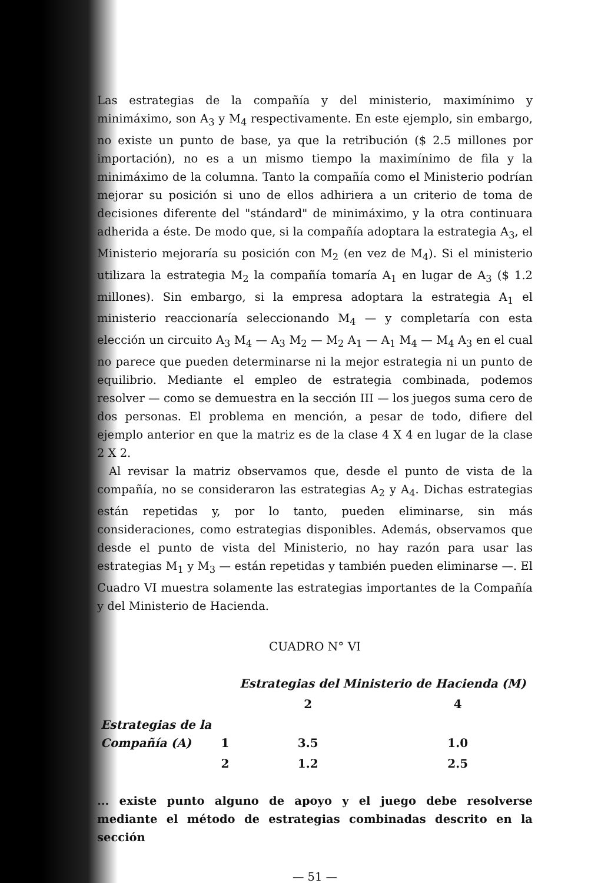Las estrategias de la compañía y del ministerio, maximínimo y minimáximo, son A<sub>3</sub> y M<sub>4</sub> respectivamente. En este ejemplo, sin embargo, no existe un punto de base, ya que la retribución ($ 2.5 millones por importación), no es a un mismo tiempo la maximínimo de fila y la minimáximo de la columna. Tanto la compañía como el Ministerio podrían mejorar su posición si uno de ellos adhiriera a un criterio de toma de decisiones diferente del "stándard" de minimáximo, y la otra continuara adherida a éste. De modo que, si la compañía adoptara la estrategia A<sub>3</sub>, el Ministerio mejoraría su posición con M<sub>2</sub> (en vez de M<sub>4</sub>). Si el ministerio utilizara la estrategia M<sub>2</sub> la compañía tomaría A<sub>1</sub> en lugar de A<sub>3</sub> ($ 1.2 millones). Sin embargo, si la empresa adoptara la estrategia A<sub>1</sub> el ministerio reaccionaría seleccionando M<sub>4</sub> — y completaría con esta elección un circuito A<sub>3</sub> M<sub>4</sub> — A<sub>3</sub> M<sub>2</sub> — M<sub>2</sub> A<sub>1</sub> — A<sub>1</sub> M<sub>4</sub> — M<sub>4</sub> A<sub>3</sub> en el cual no parece que pueden determinarse ni la mejor estrategia ni un punto de equilibrio. Mediante el empleo de estrategia combinada, podemos resolver — como se demuestra en la sección III — los juegos suma cero de dos personas. El problema en mención, a pesar de todo, difiere del ejemplo anterior en que la matriz es de la clase 4 X 4 en lugar de la clase 2 X 2.
Al revisar la matriz observamos que, desde el punto de vista de la compañía, no se consideraron las estrategias A<sub>2</sub> y A<sub>4</sub>. Dichas estrategias están repetidas y, por lo tanto, pueden eliminarse, sin más consideraciones, como estrategias disponibles. Además, observamos que desde el punto de vista del Ministerio, no hay razón para usar las estrategias M<sub>1</sub> y M<sub>3</sub> — están repetidas y también pueden eliminarse —. El Cuadro VI muestra solamente las estrategias importantes de la Compañía y del Ministerio de Hacienda.
CUADRO N° VI
| | | Estrategias del Ministerio de Hacienda (M) | |
| | | 2 | 4 |
| Estrategias de la Compañía (A) | 1 | 3.5 | 1.0 |
| | 2 | 1.2 | 2.5 |
... existe punto alguno de apoyo y el juego debe resolverse mediante el método de estrategias combinadas descrito en la sección
— 51 —